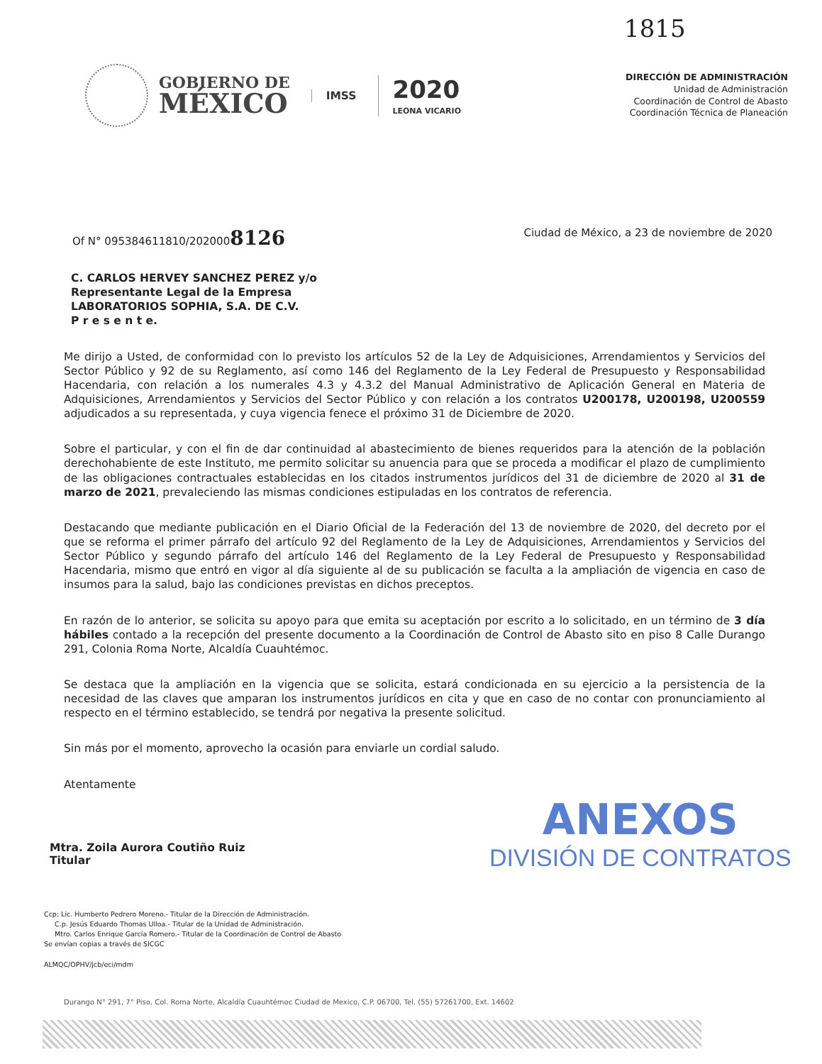1815
GOBIERNO DE
MÉXICO
IMSS
2020
LEONA VICARIO
DIRECCIÓN DE ADMINISTRACIÓN
Unidad de Administración
Coordinación de Control de Abasto
Coordinación Técnica de Planeación
Of N° 095384611810/2020008126 Ciudad de México, a 23 de noviembre de 2020
C. CARLOS HERVEY SANCHEZ PEREZ y/o
Representante Legal de la Empresa
LABORATORIOS SOPHIA, S.A. DE C.V.
P r e s e n t e.
Me dirijo a Usted, de conformidad con lo previsto los artículos 52 de la Ley de Adquisiciones, Arrendamientos y Servicios del Sector Público y 92 de su Reglamento, así como 146 del Reglamento de la Ley Federal de Presupuesto y Responsabilidad Hacendaria, con relación a los numerales 4.3 y 4.3.2 del Manual Administrativo de Aplicación General en Materia de Adquisiciones, Arrendamientos y Servicios del Sector Público y con relación a los contratos U200178, U200198, U200559 adjudicados a su representada, y cuya vigencia fenece el próximo 31 de Diciembre de 2020.
Sobre el particular, y con el fin de dar continuidad al abastecimiento de bienes requeridos para la atención de la población derechohabiente de este Instituto, me permito solicitar su anuencia para que se proceda a modificar el plazo de cumplimiento de las obligaciones contractuales establecidas en los citados instrumentos jurídicos del 31 de diciembre de 2020 al 31 de marzo de 2021, prevaleciendo las mismas condiciones estipuladas en los contratos de referencia.
Destacando que mediante publicación en el Diario Oficial de la Federación del 13 de noviembre de 2020, del decreto por el que se reforma el primer párrafo del artículo 92 del Reglamento de la Ley de Adquisiciones, Arrendamientos y Servicios del Sector Público y segundo párrafo del artículo 146 del Reglamento de la Ley Federal de Presupuesto y Responsabilidad Hacendaria, mismo que entró en vigor al día siguiente al de su publicación se faculta a la ampliación de vigencia en caso de insumos para la salud, bajo las condiciones previstas en dichos preceptos.
En razón de lo anterior, se solicita su apoyo para que emita su aceptación por escrito a lo solicitado, en un término de 3 día hábiles contado a la recepción del presente documento a la Coordinación de Control de Abasto sito en piso 8 Calle Durango 291, Colonia Roma Norte, Alcaldía Cuauhtémoc.
Se destaca que la ampliación en la vigencia que se solicita, estará condicionada en su ejercicio a la persistencia de la necesidad de las claves que amparan los instrumentos jurídicos en cita y que en caso de no contar con pronunciamiento al respecto en el término establecido, se tendrá por negativa la presente solicitud.
Sin más por el momento, aprovecho la ocasión para enviarle un cordial saludo.
Atentamente
Mtra. Zoila Aurora Coutiño Ruiz
Titular
ANEXOS
DIVISIÓN DE CONTRATOS
Ccp: Lic. Humberto Pedrero Moreno.- Titular de la Dirección de Administración.
C.p. Jesús Eduardo Thomas Ulloa.- Titular de la Unidad de Administración.
Mtro. Carlos Enrique García Romero.- Titular de la Coordinación de Control de Abasto
Se envían copias a través de SICGC
ALMQC/OPHV/jcb/eci/mdm
Durango N° 291, 7° Piso, Col. Roma Norte, Alcaldía Cuauhtémoc Ciudad de Mexico, C.P. 06700, Tel. (55) 57261700, Ext. 14602